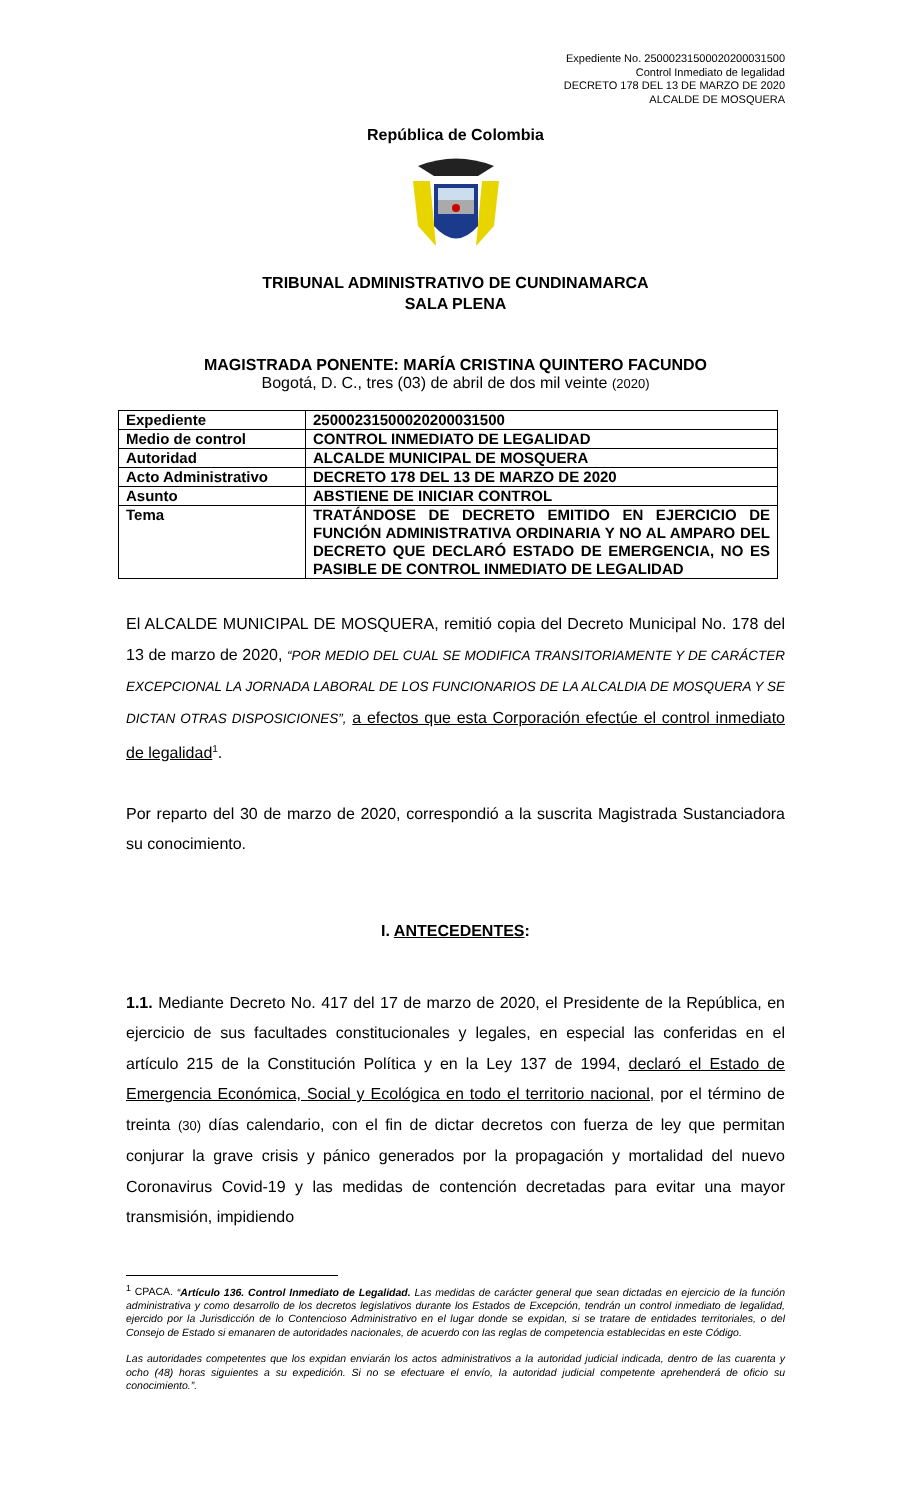Expediente No. 25000231500020200031500
Control Inmediato de legalidad
DECRETO 178 DEL 13 DE MARZO DE 2020
ALCALDE DE MOSQUERA
República de Colombia
TRIBUNAL ADMINISTRATIVO DE CUNDINAMARCA
SALA PLENA
MAGISTRADA PONENTE: MARÍA CRISTINA QUINTERO FACUNDO
Bogotá, D. C., tres (03) de abril de dos mil veinte (2020)
| Expediente | 25000231500020200031500 |
| Medio de control | CONTROL INMEDIATO DE LEGALIDAD |
| Autoridad | ALCALDE MUNICIPAL DE MOSQUERA |
| Acto Administrativo | DECRETO 178 DEL 13 DE MARZO DE 2020 |
| Asunto | ABSTIENE DE INICIAR CONTROL |
| Tema | TRATÁNDOSE DE DECRETO EMITIDO EN EJERCICIO DE FUNCIÓN ADMINISTRATIVA ORDINARIA Y NO AL AMPARO DEL DECRETO QUE DECLARÓ ESTADO DE EMERGENCIA, NO ES PASIBLE DE CONTROL INMEDIATO DE LEGALIDAD |
El ALCALDE MUNICIPAL DE MOSQUERA, remitió copia del Decreto Municipal No. 178 del 13 de marzo de 2020, “POR MEDIO DEL CUAL SE MODIFICA TRANSITORIAMENTE Y DE CARÁCTER EXCEPCIONAL LA JORNADA LABORAL DE LOS FUNCIONARIOS DE LA ALCALDIA DE MOSQUERA Y SE DICTAN OTRAS DISPOSICIONES”, a efectos que esta Corporación efectúe el control inmediato de legalidad<sup>1</sup>.
Por reparto del 30 de marzo de 2020, correspondió a la suscrita Magistrada Sustanciadora su conocimiento.
I. ANTECEDENTES:
1.1. Mediante Decreto No. 417 del 17 de marzo de 2020, el Presidente de la República, en ejercicio de sus facultades constitucionales y legales, en especial las conferidas en el artículo 215 de la Constitución Política y en la Ley 137 de 1994, declaró el Estado de Emergencia Económica, Social y Ecológica en todo el territorio nacional, por el término de treinta (30) días calendario, con el fin de dictar decretos con fuerza de ley que permitan conjurar la grave crisis y pánico generados por la propagación y mortalidad del nuevo Coronavirus Covid-19 y las medidas de contención decretadas para evitar una mayor transmisión, impidiendo
<sup>1</sup> CPACA. “Artículo 136. Control Inmediato de Legalidad. Las medidas de carácter general que sean dictadas en ejercicio de la función administrativa y como desarrollo de los decretos legislativos durante los Estados de Excepción, tendrán un control inmediato de legalidad, ejercido por la Jurisdicción de lo Contencioso Administrativo en el lugar donde se expidan, si se tratare de entidades territoriales, o del Consejo de Estado si emanaren de autoridades nacionales, de acuerdo con las reglas de competencia establecidas en este Código.
Las autoridades competentes que los expidan enviarán los actos administrativos a la autoridad judicial indicada, dentro de las cuarenta y ocho (48) horas siguientes a su expedición. Si no se efectuare el envío, la autoridad judicial competente aprehenderá de oficio su conocimiento.”.